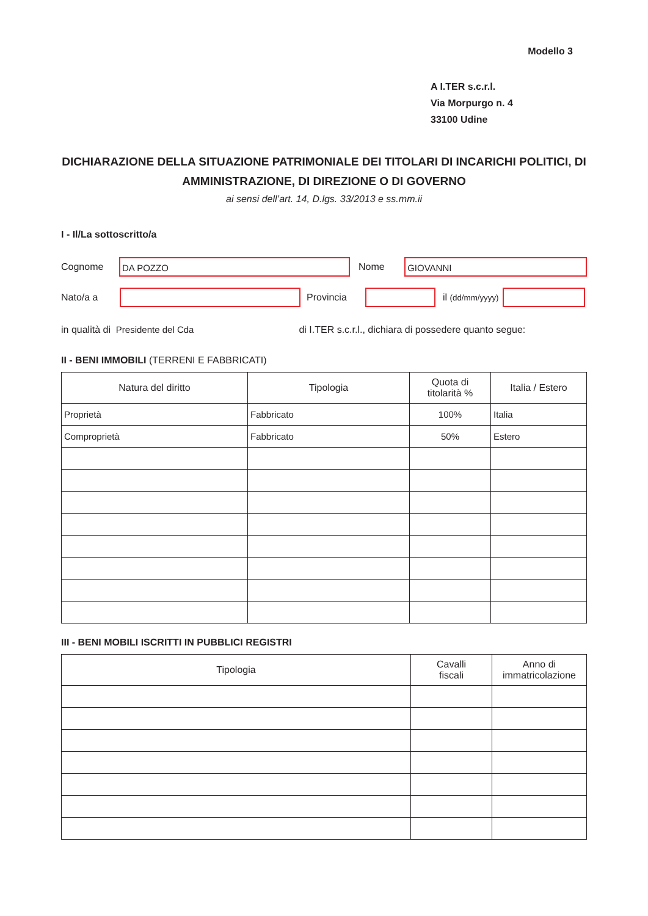Modello 3
A I.TER s.c.r.l.
Via Morpurgo n. 4
33100 Udine
DICHIARAZIONE DELLA SITUAZIONE PATRIMONIALE DEI TITOLARI DI INCARICHI POLITICI, DI AMMINISTRAZIONE, DI DIREZIONE O DI GOVERNO
ai sensi dell’art. 14, D.lgs. 33/2013 e ss.mm.ii
I - Il/La sottoscritto/a
Cognome
DA POZZO
Nome
GIOVANNI
Nato/a a Provincia il (dd/mm/yyyy)
in qualità di Presidente del Cda di I.TER s.c.r.l., dichiara di possedere quanto segue:
II - BENI IMMOBILI (TERRENI E FABBRICATI)
| Natura del diritto | Tipologia | Quota di titolarità % | Italia / Estero |
| --- | --- | --- | --- |
| Proprietà | Fabbricato | 100% | Italia |
| Comproprietà | Fabbricato | 50% | Estero |
III - BENI MOBILI ISCRITTI IN PUBBLICI REGISTRI
| Tipologia | Cavalli fiscali | Anno di immatricolazione |
| --- | --- | --- |